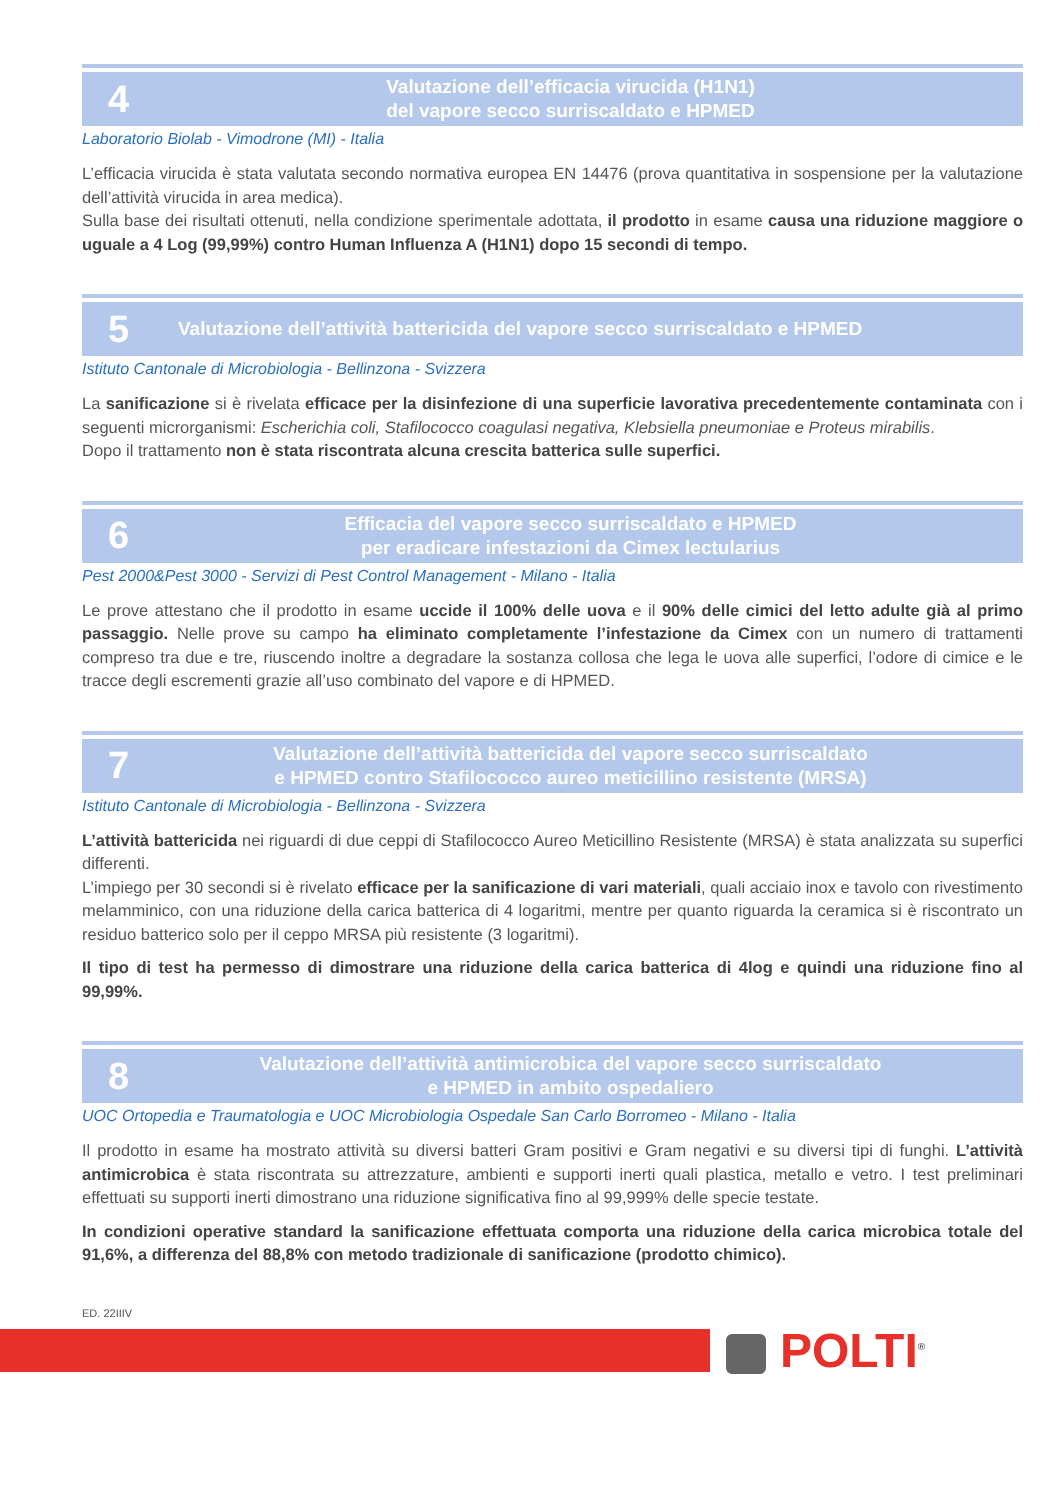4
Valutazione dell’efficacia virucida (H1N1)
del vapore secco surriscaldato e HPMED
Laboratorio Biolab - Vimodrone (MI) - Italia
L’efficacia virucida è stata valutata secondo normativa europea EN 14476 (prova quantitativa in sospensione per la valutazione dell’attività virucida in area medica).
Sulla base dei risultati ottenuti, nella condizione sperimentale adottata, il prodotto in esame causa una riduzione maggiore o uguale a 4 Log (99,99%) contro Human Influenza A (H1N1) dopo 15 secondi di tempo.
5
Valutazione dell’attività battericida del vapore secco surriscaldato e HPMED
Istituto Cantonale di Microbiologia - Bellinzona - Svizzera
La sanificazione si è rivelata efficace per la disinfezione di una superficie lavorativa precedentemente contaminata con i seguenti microrganismi: Escherichia coli, Stafilococco coagulasi negativa, Klebsiella pneumoniae e Proteus mirabilis.
Dopo il trattamento non è stata riscontrata alcuna crescita batterica sulle superfici.
6
Efficacia del vapore secco surriscaldato e HPMED
per eradicare infestazioni da Cimex lectularius
Pest 2000&Pest 3000 - Servizi di Pest Control Management - Milano - Italia
Le prove attestano che il prodotto in esame uccide il 100% delle uova e il 90% delle cimici del letto adulte già al primo passaggio. Nelle prove su campo ha eliminato completamente l’infestazione da Cimex con un numero di trattamenti compreso tra due e tre, riuscendo inoltre a degradare la sostanza collosa che lega le uova alle superfici, l’odore di cimice e le tracce degli escrementi grazie all’uso combinato del vapore e di HPMED.
7
Valutazione dell’attività battericida del vapore secco surriscaldato
e HPMED contro Stafilococco aureo meticillino resistente (MRSA)
Istituto Cantonale di Microbiologia - Bellinzona - Svizzera
L’attività battericida nei riguardi di due ceppi di Stafilococco Aureo Meticillino Resistente (MRSA) è stata analizzata su superfici differenti.
L’impiego per 30 secondi si è rivelato efficace per la sanificazione di vari materiali, quali acciaio inox e tavolo con rivestimento melamminico, con una riduzione della carica batterica di 4 logaritmi, mentre per quanto riguarda la ceramica si è riscontrato un residuo batterico solo per il ceppo MRSA più resistente (3 logaritmi).
Il tipo di test ha permesso di dimostrare una riduzione della carica batterica di 4log e quindi una riduzione fino al 99,99%.
8
Valutazione dell’attività antimicrobica del vapore secco surriscaldato
e HPMED in ambito ospedaliero
UOC Ortopedia e Traumatologia e UOC Microbiologia Ospedale San Carlo Borromeo - Milano - Italia
Il prodotto in esame ha mostrato attività su diversi batteri Gram positivi e Gram negativi e su diversi tipi di funghi. L’attività antimicrobica è stata riscontrata su attrezzature, ambienti e supporti inerti quali plastica, metallo e vetro. I test preliminari effettuati su supporti inerti dimostrano una riduzione significativa fino al 99,999% delle specie testate.
In condizioni operative standard la sanificazione effettuata comporta una riduzione della carica microbica totale del 91,6%, a differenza del 88,8% con metodo tradizionale di sanificazione (prodotto chimico).
ED. 22IIIV
POLTI<sup>®</sup>